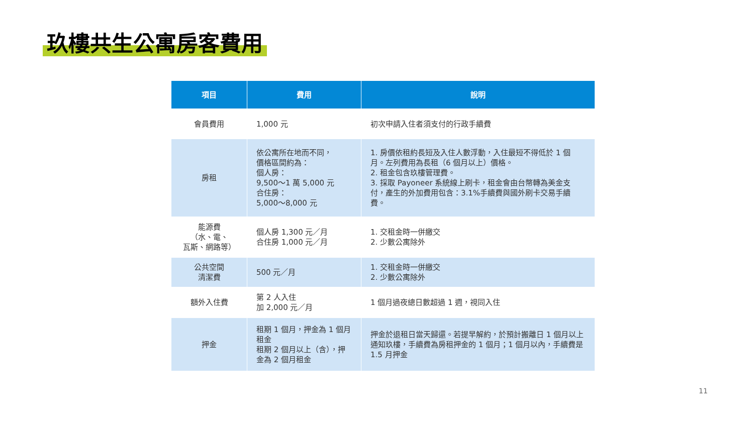玖樓共生公寓房客費用
| 項目 | 費用 | 說明 |
| --- | --- | --- |
| 會員費用 | 1,000 元 | 初次申請入住者須支付的行政手續費 |
| 房租 | 依公寓所在地而不同， 價格區間約為： 個人房： 9,500～1 萬 5,000 元 合住房： 5,000～8,000 元 | 1. 房價依租約長短及入住人數浮動，入住最短不得低於 1 個月。左列費用為長租（6 個月以上）價格。 2. 租金包含玖樓管理費。 3. 採取 Payoneer 系統線上刷卡，租金會由台幣轉為美金支付，產生的外加費用包含：3.1%手續費與國外刷卡交易手續費。 |
| 能源費 （水、電、 瓦斯、網路等） | 個人房 1,300 元／月 合住房 1,000 元／月 | 1. 交租金時一併繳交 2. 少數公寓除外 |
| 公共空間 清潔費 | 500 元／月 | 1. 交租金時一併繳交 2. 少數公寓除外 |
| 額外入住費 | 第 2 人入住 加 2,000 元／月 | 1 個月過夜總日數超過 1 週，視同入住 |
| 押金 | 租期 1 個月，押金為 1 個月租金 租期 2 個月以上（含），押金為 2 個月租金 | 押金於退租日當天歸還。若提早解約，於預計搬離日 1 個月以上通知玖樓，手續費為房租押金的 1 個月；1 個月以內，手續費是 1.5 月押金 |
11